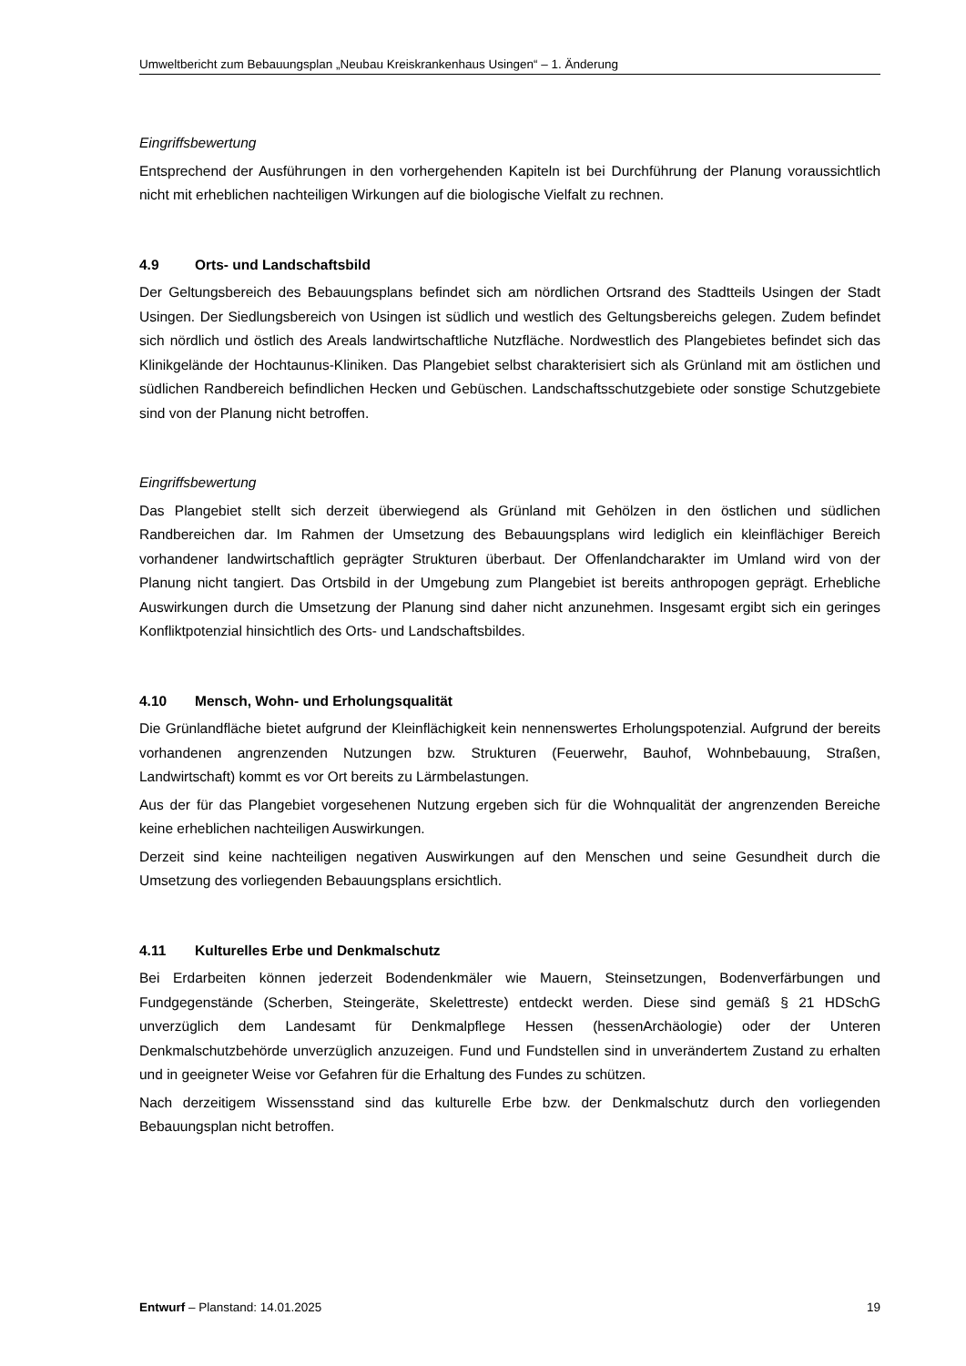Umweltbericht zum Bebauungsplan „Neubau Kreiskrankenhaus Usingen“ – 1. Änderung
Eingriffsbewertung
Entsprechend der Ausführungen in den vorhergehenden Kapiteln ist bei Durchführung der Planung voraussichtlich nicht mit erheblichen nachteiligen Wirkungen auf die biologische Vielfalt zu rechnen.
4.9 Orts- und Landschaftsbild
Der Geltungsbereich des Bebauungsplans befindet sich am nördlichen Ortsrand des Stadtteils Usingen der Stadt Usingen. Der Siedlungsbereich von Usingen ist südlich und westlich des Geltungsbereichs gelegen. Zudem befindet sich nördlich und östlich des Areals landwirtschaftliche Nutzfläche. Nordwestlich des Plangebietes befindet sich das Klinikgelände der Hochtaunus-Kliniken. Das Plangebiet selbst charakterisiert sich als Grünland mit am östlichen und südlichen Randbereich befindlichen Hecken und Gebüschen. Landschaftsschutzgebiete oder sonstige Schutzgebiete sind von der Planung nicht betroffen.
Eingriffsbewertung
Das Plangebiet stellt sich derzeit überwiegend als Grünland mit Gehölzen in den östlichen und südlichen Randbereichen dar. Im Rahmen der Umsetzung des Bebauungsplans wird lediglich ein kleinflächiger Bereich vorhandener landwirtschaftlich geprägter Strukturen überbaut. Der Offenlandcharakter im Umland wird von der Planung nicht tangiert. Das Ortsbild in der Umgebung zum Plangebiet ist bereits anthropogen geprägt. Erhebliche Auswirkungen durch die Umsetzung der Planung sind daher nicht anzunehmen. Insgesamt ergibt sich ein geringes Konfliktpotenzial hinsichtlich des Orts- und Landschaftsbildes.
4.10 Mensch, Wohn- und Erholungsqualität
Die Grünlandfläche bietet aufgrund der Kleinflächigkeit kein nennenswertes Erholungspotenzial. Aufgrund der bereits vorhandenen angrenzenden Nutzungen bzw. Strukturen (Feuerwehr, Bauhof, Wohnbebauung, Straßen, Landwirtschaft) kommt es vor Ort bereits zu Lärmbelastungen.
Aus der für das Plangebiet vorgesehenen Nutzung ergeben sich für die Wohnqualität der angrenzenden Bereiche keine erheblichen nachteiligen Auswirkungen.
Derzeit sind keine nachteiligen negativen Auswirkungen auf den Menschen und seine Gesundheit durch die Umsetzung des vorliegenden Bebauungsplans ersichtlich.
4.11 Kulturelles Erbe und Denkmalschutz
Bei Erdarbeiten können jederzeit Bodendenkmäler wie Mauern, Steinsetzungen, Bodenverfärbungen und Fundgegenstände (Scherben, Steingeräte, Skelettreste) entdeckt werden. Diese sind gemäß § 21 HDSchG unverzüglich dem Landesamt für Denkmalpflege Hessen (hessenArchäologie) oder der Unteren Denkmalschutzbehörde unverzüglich anzuzeigen. Fund und Fundstellen sind in unverändertem Zustand zu erhalten und in geeigneter Weise vor Gefahren für die Erhaltung des Fundes zu schützen.
Nach derzeitigem Wissensstand sind das kulturelle Erbe bzw. der Denkmalschutz durch den vorliegenden Bebauungsplan nicht betroffen.
Entwurf – Planstand: 14.01.2025
19